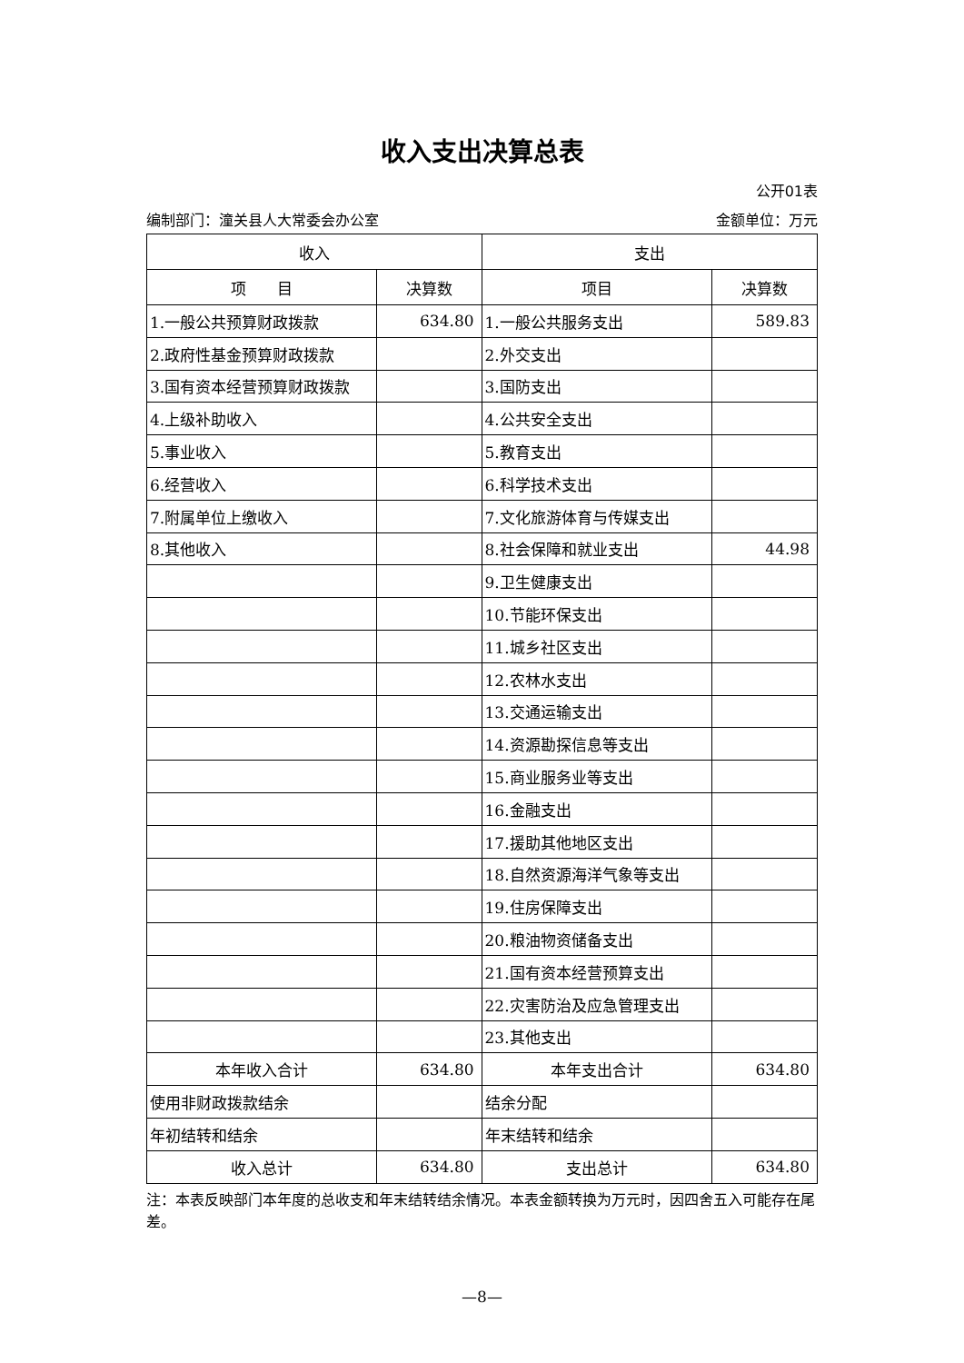收入支出决算总表
公开01表
编制部门：潼关县人大常委会办公室 金额单位：万元
| 收入 | | 支出 | |
| --- | --- | --- | --- |
| 项 目 | 决算数 | 项目 | 决算数 |
| 1.一般公共预算财政拨款 | 634.80 | 1.一般公共服务支出 | 589.83 |
| 2.政府性基金预算财政拨款 | | 2.外交支出 | |
| 3.国有资本经营预算财政拨款 | | 3.国防支出 | |
| 4.上级补助收入 | | 4.公共安全支出 | |
| 5.事业收入 | | 5.教育支出 | |
| 6.经营收入 | | 6.科学技术支出 | |
| 7.附属单位上缴收入 | | 7.文化旅游体育与传媒支出 | |
| 8.其他收入 | | 8.社会保障和就业支出 | 44.98 |
| | | 9.卫生健康支出 | |
| | | 10.节能环保支出 | |
| | | 11.城乡社区支出 | |
| | | 12.农林水支出 | |
| | | 13.交通运输支出 | |
| | | 14.资源勘探信息等支出 | |
| | | 15.商业服务业等支出 | |
| | | 16.金融支出 | |
| | | 17.援助其他地区支出 | |
| | | 18.自然资源海洋气象等支出 | |
| | | 19.住房保障支出 | |
| | | 20.粮油物资储备支出 | |
| | | 21.国有资本经营预算支出 | |
| | | 22.灾害防治及应急管理支出 | |
| | | 23.其他支出 | |
| 本年收入合计 | 634.80 | 本年支出合计 | 634.80 |
| 使用非财政拨款结余 | | 结余分配 | |
| 年初结转和结余 | | 年末结转和结余 | |
| 收入总计 | 634.80 | 支出总计 | 634.80 |
注：本表反映部门本年度的总收支和年末结转结余情况。本表金额转换为万元时，因四舍五入可能存在尾差。
—8—